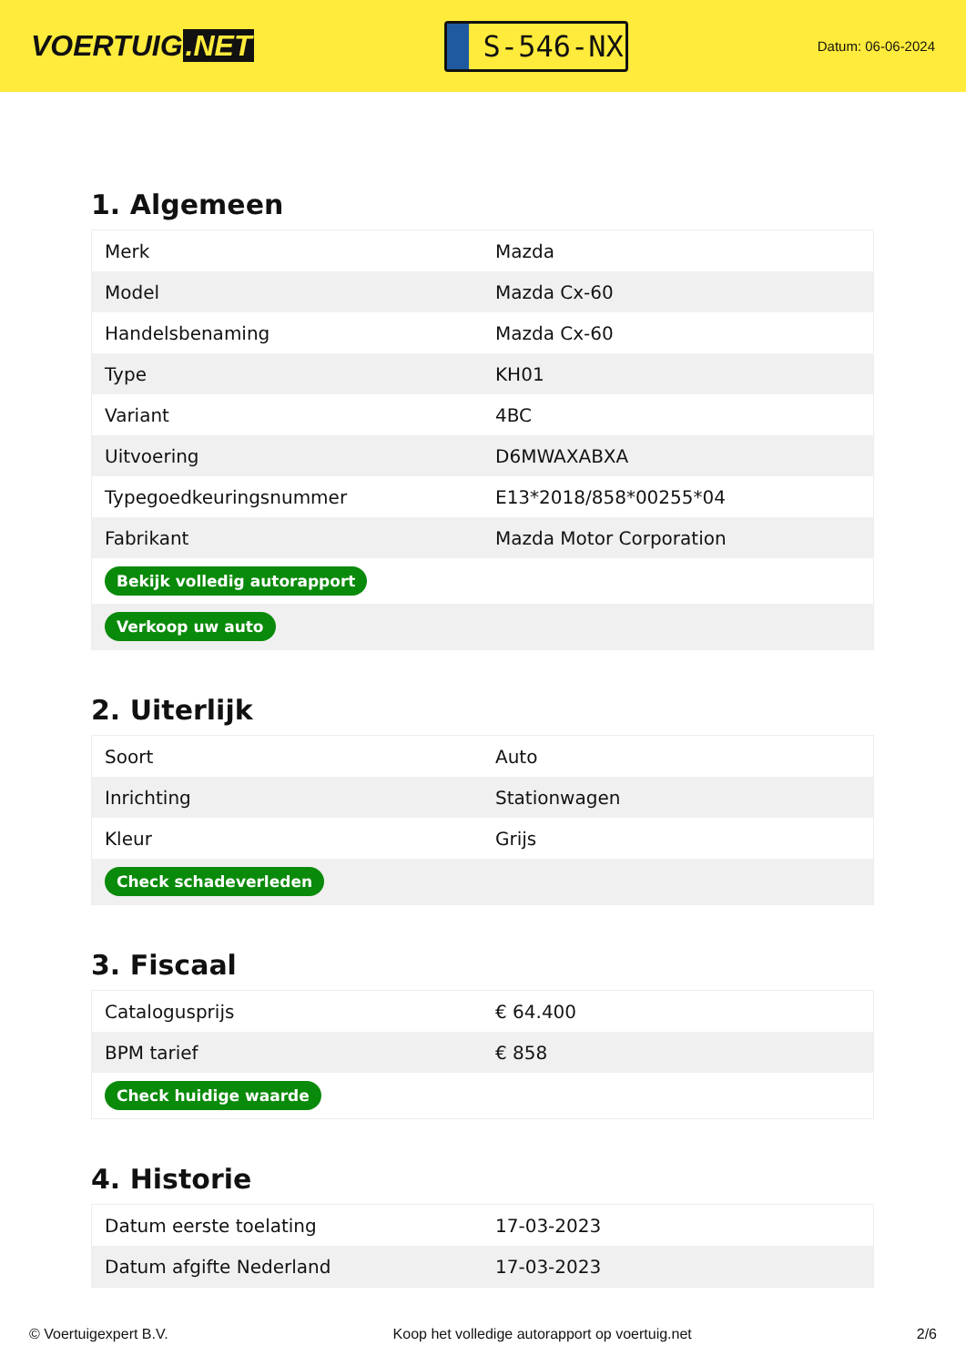VOERTUIG.NET
S-546-NX
Datum: 06-06-2024
1. Algemeen
| Merk | Mazda |
| Model | Mazda Cx-60 |
| Handelsbenaming | Mazda Cx-60 |
| Type | KH01 |
| Variant | 4BC |
| Uitvoering | D6MWAXABXA |
| Typegoedkeuringsnummer | E13*2018/858*00255*04 |
| Fabrikant | Mazda Motor Corporation |
| Bekijk volledig autorapport | |
| Verkoop uw auto | |
2. Uiterlijk
| Soort | Auto |
| Inrichting | Stationwagen |
| Kleur | Grijs |
| Check schadeverleden | |
3. Fiscaal
| Catalogusprijs | € 64.400 |
| BPM tarief | € 858 |
| Check huidige waarde | |
4. Historie
| Datum eerste toelating | 17-03-2023 |
| Datum afgifte Nederland | 17-03-2023 |
© Voertuigexpert B.V. Koop het volledige autorapport op voertuig.net 2/6